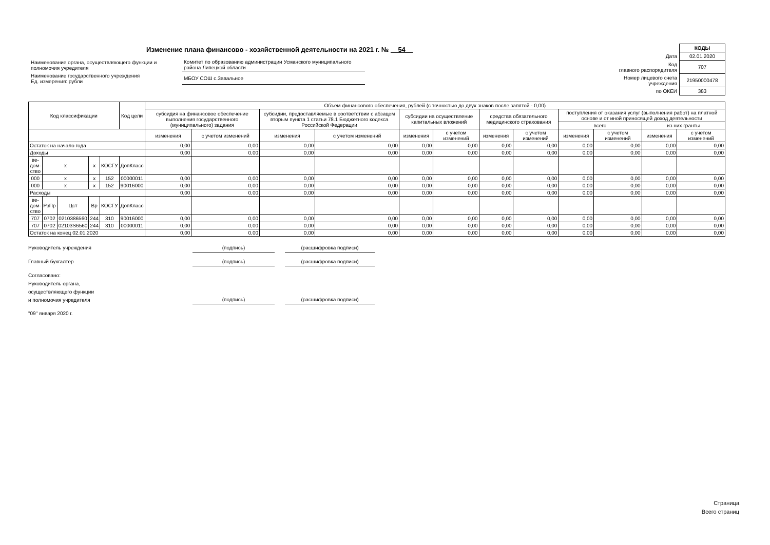Изменение плана финансово - хозяйственной деятельности на 2021 г. № 54
| Наименование органа, осуществляющего функции и полномочия учредителя | Комитет по образованию администрации Усманского муниципального района Липецкой области |
| Наименование государственного учреждения Ед. измерения: рубли | МБОУ СОШ с.Завальное |
| | КОДЫ |
| Дата | 02.01.2020 |
| Код главного распорядителя | 707 |
| Номер лицевого счета учреждения | 21950000478 |
| по ОКЕИ | 383 |
| Код классификации | | | | | Код цели | Объем финансового обеспечения, рублей (с точностью до двух знаков после запятой - 0,00) | | | | | | | | | | | |
| --- | --- | --- | --- | --- | --- | --- | --- | --- | --- | --- | --- | --- | --- | --- | --- | --- | --- |
| | | | | | | субсидия на финансовое обеспечение выполнения государственного (муниципального) задания | | субсидии, предоставляемые в соответствии с абзацем вторым пункта 1 статьи 78.1 Бюджетного кодекса Российской Федерации | | субсидии на осуществление капитальных вложений | | средства обязательного медицинского страхования | | поступления от оказания услуг (выполнения работ) на платной основе и от иной приносящей доход деятельности | | | |
| | | | | | | | | | | | | | | всего | | из них гранты | |
| | | | | | | изменения | с учетом изменений | изменения | с учетом изменений | изменения | с учетом изменений | изменения | с учетом изменений | изменения | с учетом изменений | изменения | с учетом изменений |
| Остаток на начало года | | | | | | 0,00 | 0,00 | 0,00 | 0,00 | 0,00 | 0,00 | 0,00 | 0,00 | 0,00 | 0,00 | 0,00 | 0,00 |
| Доходы | | | | | | 0,00 | 0,00 | 0,00 | 0,00 | 0,00 | 0,00 | 0,00 | 0,00 | 0,00 | 0,00 | 0,00 | 0,00 |
| ве- дом- ство | x | | x | КОСГУ | ДопКласс | | | | | | | | | | | | |
| 000 | x | | x | 152 | 00000011 | 0,00 | 0,00 | 0,00 | 0,00 | 0,00 | 0,00 | 0,00 | 0,00 | 0,00 | 0,00 | 0,00 | 0,00 |
| 000 | x | | x | 152 | 90016000 | 0,00 | 0,00 | 0,00 | 0,00 | 0,00 | 0,00 | 0,00 | 0,00 | 0,00 | 0,00 | 0,00 | 0,00 |
| Расходы | | | | | | 0,00 | 0,00 | 0,00 | 0,00 | 0,00 | 0,00 | 0,00 | 0,00 | 0,00 | 0,00 | 0,00 | 0,00 |
| ве- дом- ство | РзПр | Цст | Вр | КОСГУ | ДопКласс | | | | | | | | | | | | |
| 707 | 0702 | 0210386560 | 244 | 310 | 90016000 | 0,00 | 0,00 | 0,00 | 0,00 | 0,00 | 0,00 | 0,00 | 0,00 | 0,00 | 0,00 | 0,00 | 0,00 |
| 707 | 0702 | 02103S6560 | 244 | 310 | 00000011 | 0,00 | 0,00 | 0,00 | 0,00 | 0,00 | 0,00 | 0,00 | 0,00 | 0,00 | 0,00 | 0,00 | 0,00 |
| Остаток на конец 02.01.2020 | | | | | | 0,00 | 0,00 | 0,00 | 0,00 | 0,00 | 0,00 | 0,00 | 0,00 | 0,00 | 0,00 | 0,00 | 0,00 |
Руководитель учреждения (подпись) (расшифровка подписи)
Главный бухгалтер (подпись) (расшифровка подписи)
Согласовано:
Руководитель органа,
осуществляющего функции
и полномочия учредителя (подпись) (расшифровка подписи)
"09" января 2020 г.
Страница
Всего страниц